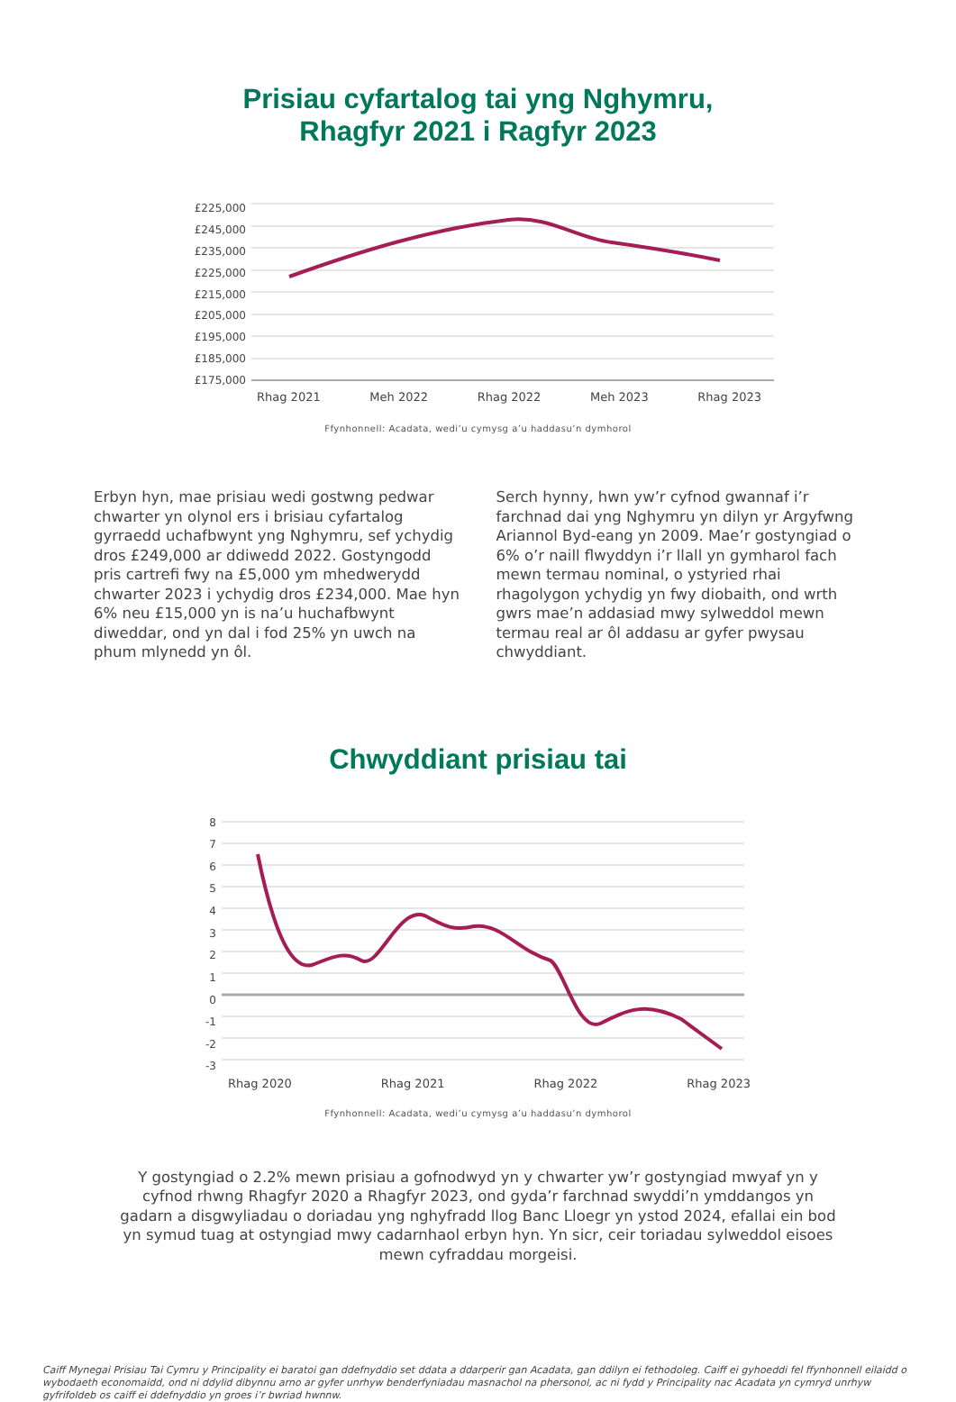Prisiau cyfartalog tai yng Nghymru,
Rhagfyr 2021 i Ragfyr 2023
£225,000
£245,000
£235,000
£225,000
£215,000
£205,000
£195,000
£185,000
£175,000
Rhag 2021 Meh 2022 Rhag 2022 Meh 2023 Rhag 2023
Ffynhonnell: Acadata, wedi’u cymysg a’u haddasu’n dymhorol
Erbyn hyn, mae prisiau wedi gostwng pedwar chwarter yn olynol ers i brisiau cyfartalog gyrraedd uchafbwynt yng Nghymru, sef ychydig dros £249,000 ar ddiwedd 2022. Gostyngodd pris cartrefi fwy na £5,000 ym mhedwerydd chwarter 2023 i ychydig dros £234,000. Mae hyn 6% neu £15,000 yn is na’u huchafbwynt diweddar, ond yn dal i fod 25% yn uwch na phum mlynedd yn ôl.
Serch hynny, hwn yw’r cyfnod gwannaf i’r farchnad dai yng Nghymru yn dilyn yr Argyfwng Ariannol Byd-eang yn 2009. Mae’r gostyngiad o 6% o’r naill flwyddyn i’r llall yn gymharol fach mewn termau nominal, o ystyried rhai rhagolygon ychydig yn fwy diobaith, ond wrth gwrs mae’n addasiad mwy sylweddol mewn termau real ar ôl addasu ar gyfer pwysau chwyddiant.
Chwyddiant prisiau tai
876543210
-1
-2
-3
Rhag 2020 Rhag 2021 Rhag 2022 Rhag 2023
Ffynhonnell: Acadata, wedi’u cymysg a’u haddasu’n dymhorol
Y gostyngiad o 2.2% mewn prisiau a gofnodwyd yn y chwarter yw’r gostyngiad mwyaf yn y cyfnod rhwng Rhagfyr 2020 a Rhagfyr 2023, ond gyda’r farchnad swyddi’n ymddangos yn gadarn a disgwyliadau o doriadau yng nghyfradd llog Banc Lloegr yn ystod 2024, efallai ein bod yn symud tuag at ostyngiad mwy cadarnhaol erbyn hyn. Yn sicr, ceir toriadau sylweddol eisoes mewn cyfraddau morgeisi.
Caiff Mynegai Prisiau Tai Cymru y Principality ei baratoi gan ddefnyddio set ddata a ddarperir gan Acadata, gan ddilyn ei fethodoleg. Caiff ei gyhoeddi fel ffynhonnell eilaidd o wybodaeth economaidd, ond ni ddylid dibynnu arno ar gyfer unrhyw benderfyniadau masnachol na phersonol, ac ni fydd y Principality nac Acadata yn cymryd unrhyw gyfrifoldeb os caiff ei ddefnyddio yn groes i’r bwriad hwnnw.